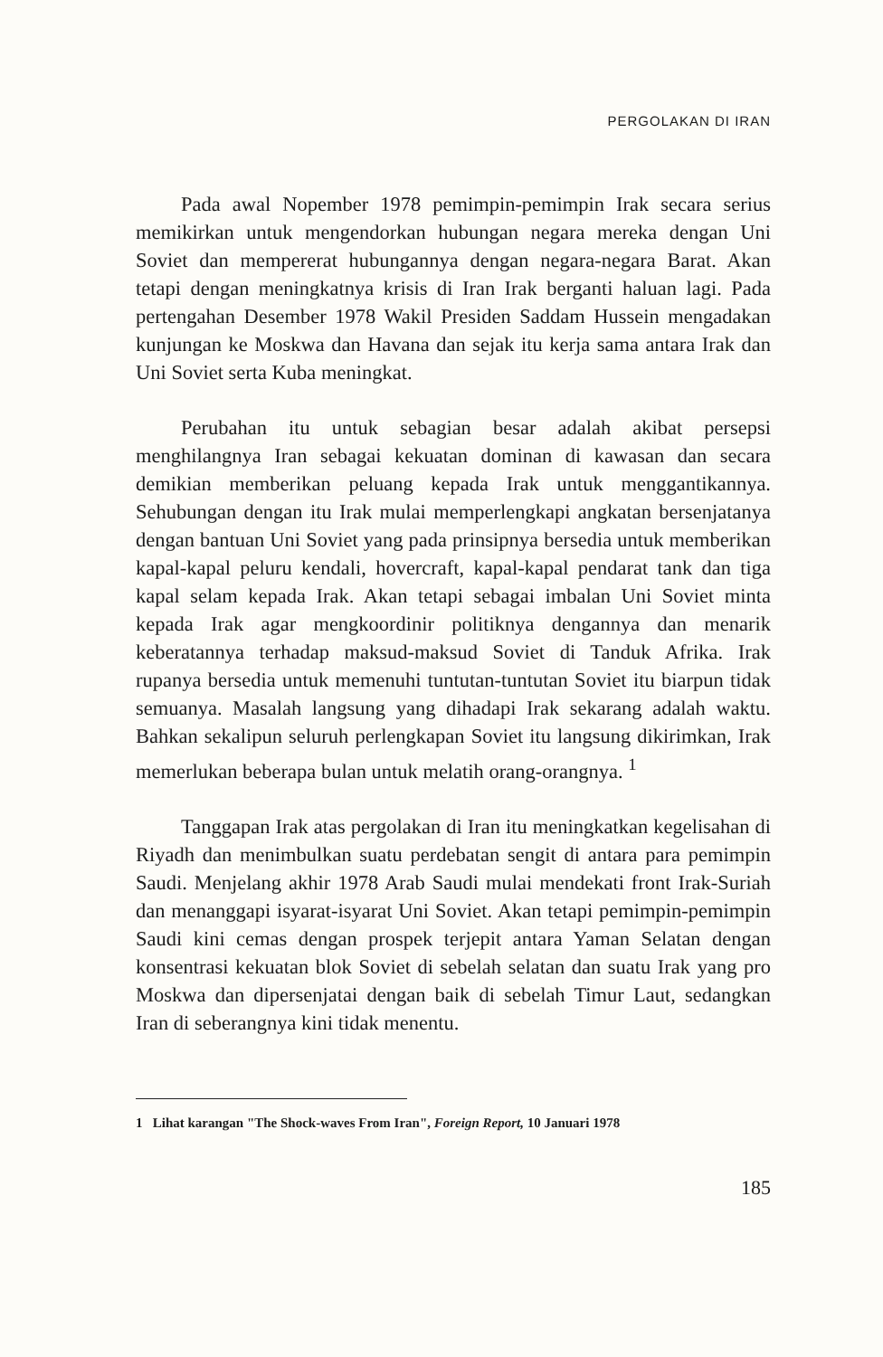PERGOLAKAN DI IRAN
Pada awal Nopember 1978 pemimpin-pemimpin Irak secara serius memikirkan untuk mengendorkan hubungan negara mereka dengan Uni Soviet dan mempererat hubungannya dengan negara-negara Barat. Akan tetapi dengan meningkatnya krisis di Iran Irak berganti haluan lagi. Pada pertengahan Desember 1978 Wakil Presiden Saddam Hussein mengadakan kunjungan ke Moskwa dan Havana dan sejak itu kerja sama antara Irak dan Uni Soviet serta Kuba meningkat.
Perubahan itu untuk sebagian besar adalah akibat persepsi menghilangnya Iran sebagai kekuatan dominan di kawasan dan secara demikian memberikan peluang kepada Irak untuk menggantikannya. Sehubungan dengan itu Irak mulai memperlengkapi angkatan bersenjatanya dengan bantuan Uni Soviet yang pada prinsipnya bersedia untuk memberikan kapal-kapal peluru kendali, hovercraft, kapal-kapal pendarat tank dan tiga kapal selam kepada Irak. Akan tetapi sebagai imbalan Uni Soviet minta kepada Irak agar mengkoordinir politiknya dengannya dan menarik keberatannya terhadap maksud-maksud Soviet di Tanduk Afrika. Irak rupanya bersedia untuk memenuhi tuntutan-tuntutan Soviet itu biarpun tidak semuanya. Masalah langsung yang dihadapi Irak sekarang adalah waktu. Bahkan sekalipun seluruh perlengkapan Soviet itu langsung dikirimkan, Irak memerlukan beberapa bulan untuk melatih orang-orangnya. <sup>1</sup>
Tanggapan Irak atas pergolakan di Iran itu meningkatkan kegelisahan di Riyadh dan menimbulkan suatu perdebatan sengit di antara para pemimpin Saudi. Menjelang akhir 1978 Arab Saudi mulai mendekati front Irak-Suriah dan menanggapi isyarat-isyarat Uni Soviet. Akan tetapi pemimpin-pemimpin Saudi kini cemas dengan prospek terjepit antara Yaman Selatan dengan konsentrasi kekuatan blok Soviet di sebelah selatan dan suatu Irak yang pro Moskwa dan dipersenjatai dengan baik di sebelah Timur Laut, sedangkan Iran di seberangnya kini tidak menentu.
1 Lihat karangan "The Shock-waves From Iran", Foreign Report, 10 Januari 1978
185